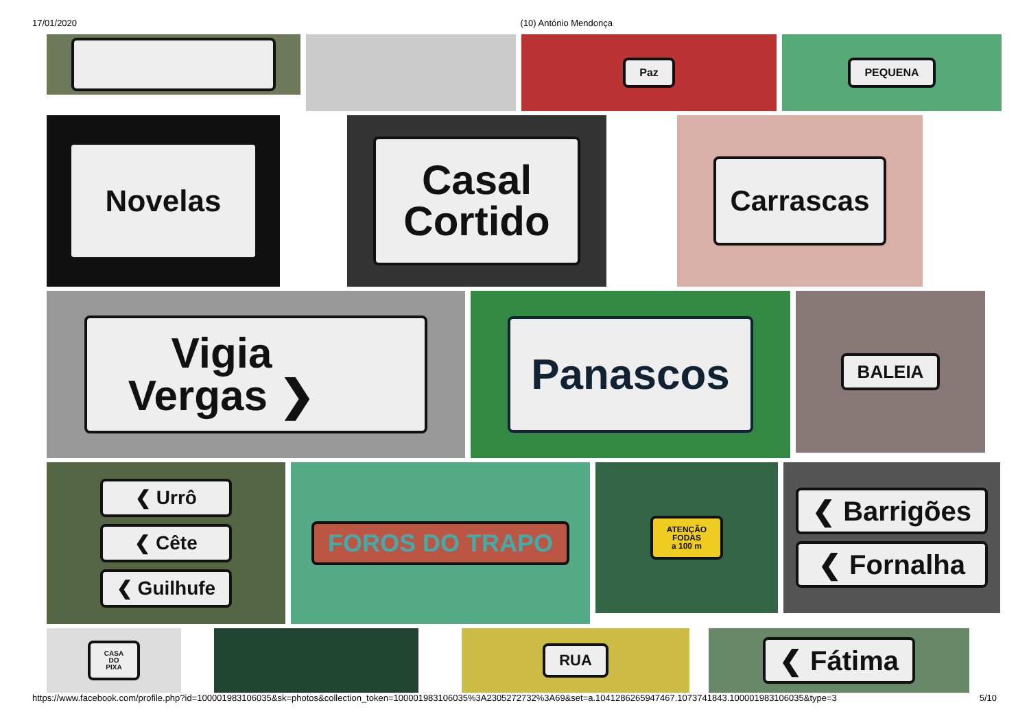17/01/2020 (10) António Mendonça
Paz PEQUENA
Novelas
Casal
Cortido
Carrascas
Vigia
Vergas ❯
Panascos
BALEIA
❮ Urrô
❮ Cête
❮ Guilhufe
FOROS DO TRAPO
ATENÇÃO
FODAS
a 100 m
❮ Barrigões
❮ Fornalha
CASA
DO
PIXA
RUA
❮ Fátima
https://www.facebook.com/profile.php?id=100001983106035&sk=photos&collection_token=100001983106035%3A2305272732%3A69&set=a.1041286265947467.1073741843.100001983106035&type=3 5/10